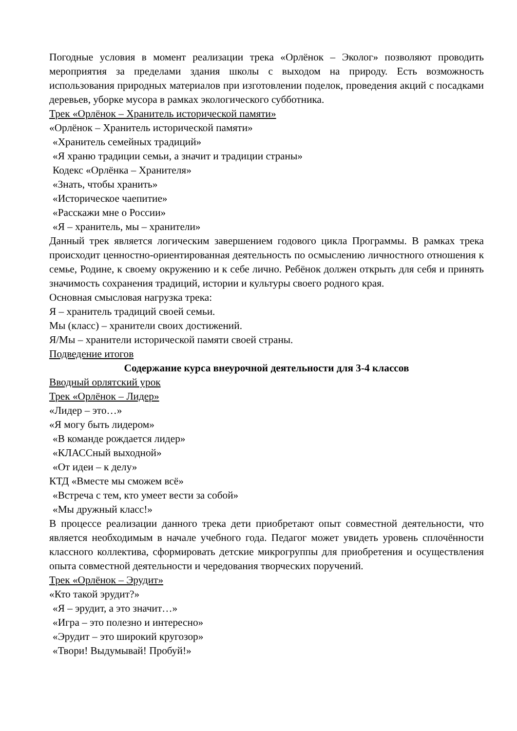Погодные условия в момент реализации трека «Орлёнок – Эколог» позволяют проводить мероприятия за пределами здания школы с выходом на природу. Есть возможность использования природных материалов при изготовлении поделок, проведения акций с посадками деревьев, уборке мусора в рамках экологического субботника.
Трек «Орлёнок – Хранитель исторической памяти»
«Орлёнок – Хранитель исторической памяти»
«Хранитель семейных традиций»
«Я храню традиции семьи, а значит и традиции страны»
Кодекс «Орлёнка – Хранителя»
«Знать, чтобы хранить»
«Историческое чаепитие»
«Расскажи мне о России»
«Я – хранитель, мы – хранители»
Данный трек является логическим завершением годового цикла Программы. В рамках трека происходит ценностно-ориентированная деятельность по осмыслению личностного отношения к семье, Родине, к своему окружению и к себе лично. Ребёнок должен открыть для себя и принять значимость сохранения традиций, истории и культуры своего родного края.
Основная смысловая нагрузка трека:
Я – хранитель традиций своей семьи.
Мы (класс) – хранители своих достижений.
Я/Мы – хранители исторической памяти своей страны.
Подведение итогов
Содержание курса внеурочной деятельности для 3-4 классов
Вводный орлятский урок
Трек «Орлёнок – Лидер»
«Лидер – это…»
«Я могу быть лидером»
«В команде рождается лидер»
«КЛАССный выходной»
«От идеи – к делу»
КТД «Вместе мы сможем всё»
«Встреча с тем, кто умеет вести за собой»
«Мы дружный класс!»
В процессе реализации данного трека дети приобретают опыт совместной деятельности, что является необходимым в начале учебного года. Педагог может увидеть уровень сплочённости классного коллектива, сформировать детские микрогруппы для приобретения и осуществления опыта совместной деятельности и чередования творческих поручений.
Трек «Орлёнок – Эрудит»
«Кто такой эрудит?»
«Я – эрудит, а это значит…»
«Игра – это полезно и интересно»
«Эрудит – это широкий кругозор»
«Твори! Выдумывай! Пробуй!»